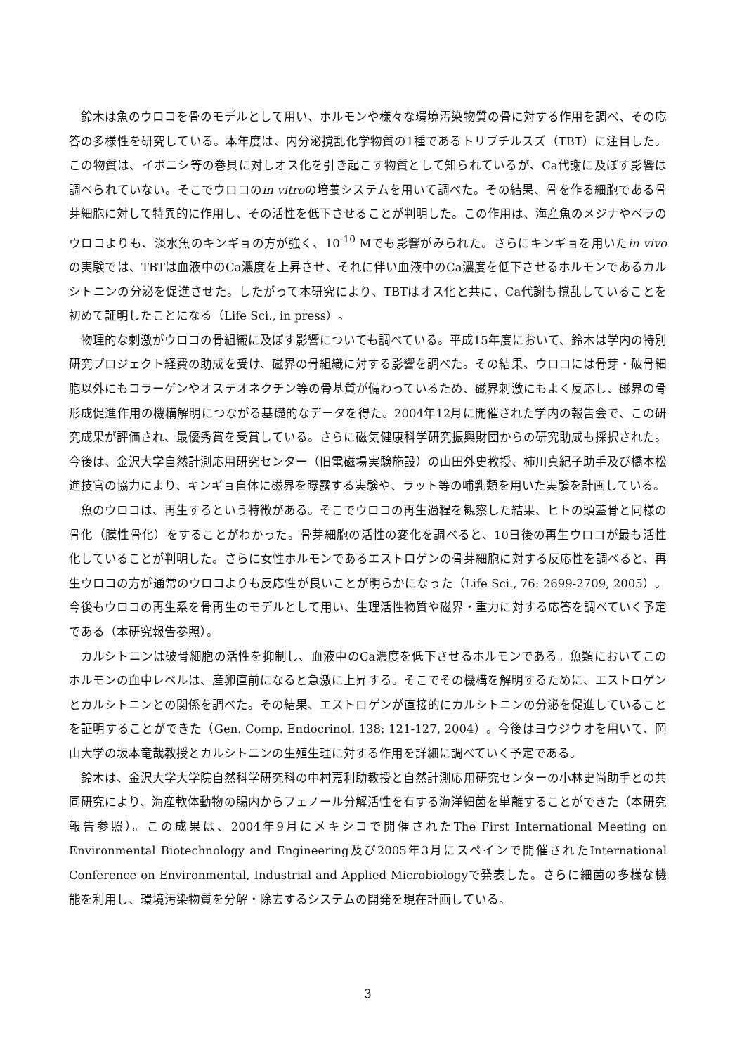鈴木は魚のウロコを骨のモデルとして用い、ホルモンや様々な環境汚染物質の骨に対する作用を調べ、その応答の多様性を研究している。本年度は、内分泌撹乱化学物質の1種であるトリブチルスズ（TBT）に注目した。この物質は、イボニシ等の巻貝に対しオス化を引き起こす物質として知られているが、Ca代謝に及ぼす影響は調べられていない。そこでウロコのin vitroの培養システムを用いて調べた。その結果、骨を作る細胞である骨芽細胞に対して特異的に作用し、その活性を低下させることが判明した。この作用は、海産魚のメジナやベラのウロコよりも、淡水魚のキンギョの方が強く、10<sup>-10</sup> Mでも影響がみられた。さらにキンギョを用いたin vivoの実験では、TBTは血液中のCa濃度を上昇させ、それに伴い血液中のCa濃度を低下させるホルモンであるカルシトニンの分泌を促進させた。したがって本研究により、TBTはオス化と共に、Ca代謝も撹乱していることを初めて証明したことになる（Life Sci., in press）。
物理的な刺激がウロコの骨組織に及ぼす影響についても調べている。平成15年度において、鈴木は学内の特別研究プロジェクト経費の助成を受け、磁界の骨組織に対する影響を調べた。その結果、ウロコには骨芽・破骨細胞以外にもコラーゲンやオステオネクチン等の骨基質が備わっているため、磁界刺激にもよく反応し、磁界の骨形成促進作用の機構解明につながる基礎的なデータを得た。2004年12月に開催された学内の報告会で、この研究成果が評価され、最優秀賞を受賞している。さらに磁気健康科学研究振興財団からの研究助成も採択された。今後は、金沢大学自然計測応用研究センター（旧電磁場実験施設）の山田外史教授、柿川真紀子助手及び橋本松進技官の協力により、キンギョ自体に磁界を曝露する実験や、ラット等の哺乳類を用いた実験を計画している。
魚のウロコは、再生するという特徴がある。そこでウロコの再生過程を観察した結果、ヒトの頭蓋骨と同様の骨化（膜性骨化）をすることがわかった。骨芽細胞の活性の変化を調べると、10日後の再生ウロコが最も活性化していることが判明した。さらに女性ホルモンであるエストロゲンの骨芽細胞に対する反応性を調べると、再生ウロコの方が通常のウロコよりも反応性が良いことが明らかになった（Life Sci., 76: 2699-2709, 2005）。今後もウロコの再生系を骨再生のモデルとして用い、生理活性物質や磁界・重力に対する応答を調べていく予定である（本研究報告参照）。
カルシトニンは破骨細胞の活性を抑制し、血液中のCa濃度を低下させるホルモンである。魚類においてこのホルモンの血中レベルは、産卵直前になると急激に上昇する。そこでその機構を解明するために、エストロゲンとカルシトニンとの関係を調べた。その結果、エストロゲンが直接的にカルシトニンの分泌を促進していることを証明することができた（Gen. Comp. Endocrinol. 138: 121-127, 2004）。今後はヨウジウオを用いて、岡山大学の坂本竜哉教授とカルシトニンの生殖生理に対する作用を詳細に調べていく予定である。
鈴木は、金沢大学大学院自然科学研究科の中村嘉利助教授と自然計測応用研究センターの小林史尚助手との共同研究により、海産軟体動物の腸内からフェノール分解活性を有する海洋細菌を単離することができた（本研究報告参照）。この成果は、2004年9月にメキシコで開催されたThe First International Meeting on Environmental Biotechnology and Engineering及び2005年3月にスペインで開催されたInternational Conference on Environmental, Industrial and Applied Microbiologyで発表した。さらに細菌の多様な機能を利用し、環境汚染物質を分解・除去するシステムの開発を現在計画している。
3